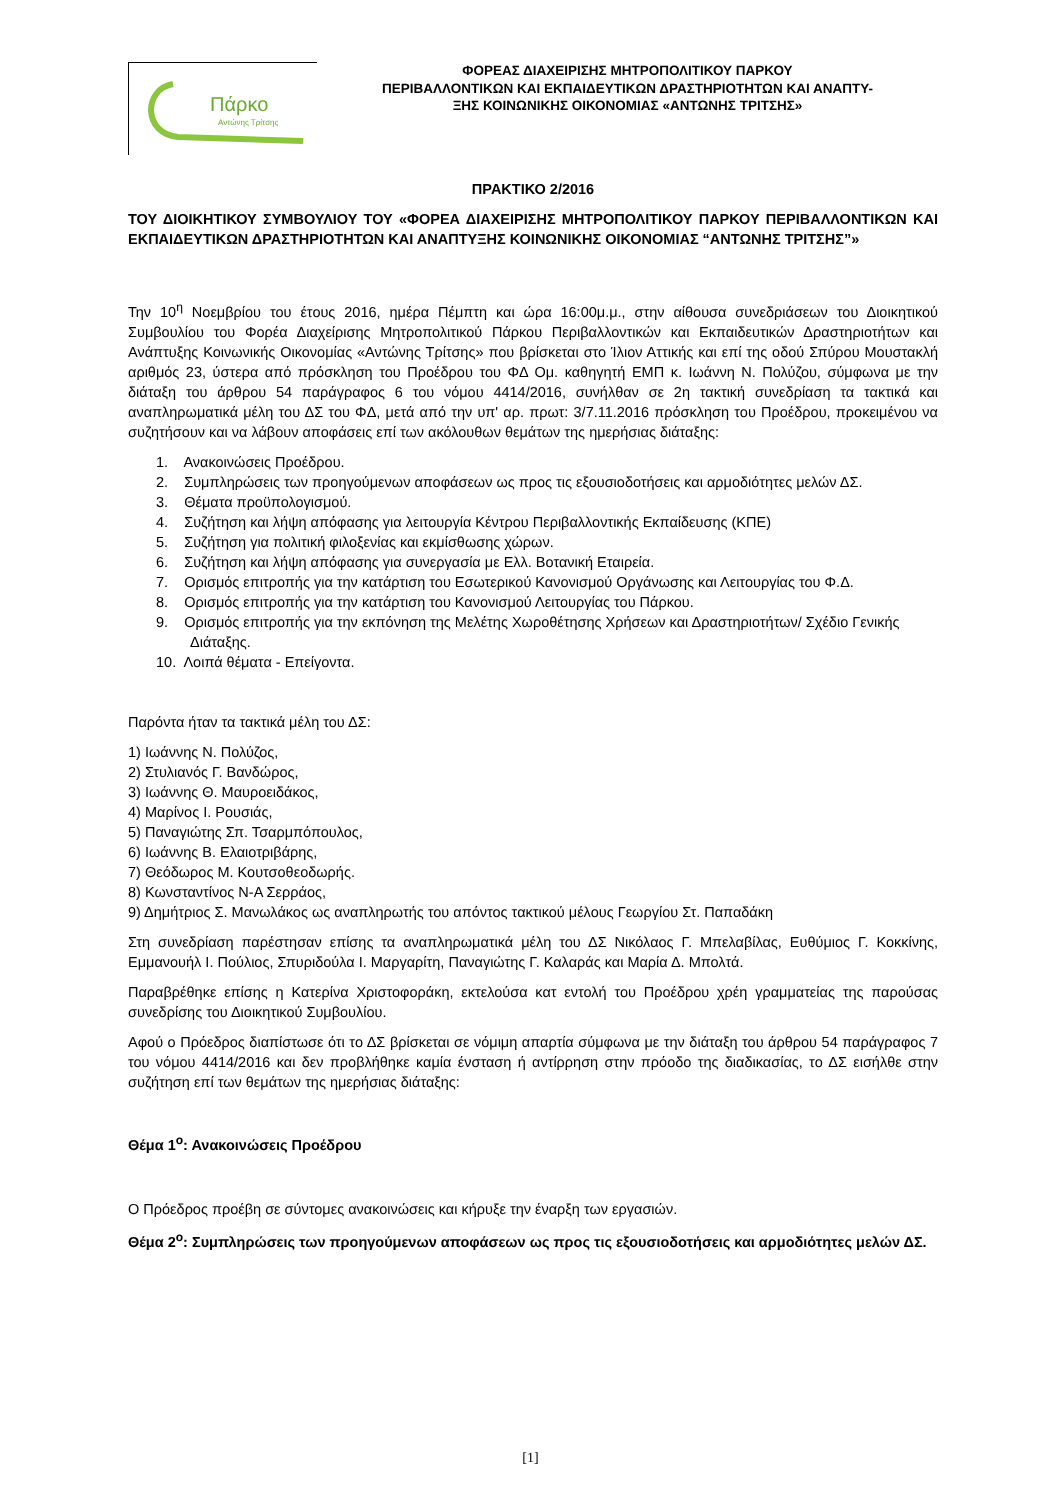Πάρκο
Αντώνης Τρίτσης
ΦΟΡΕΑΣ ΔΙΑΧΕΙΡΙΣΗΣ ΜΗΤΡΟΠΟΛΙΤΙΚΟΥ ΠΑΡΚΟΥ
ΠΕΡΙΒΑΛΛΟΝΤΙΚΩΝ ΚΑΙ ΕΚΠΑΙΔΕΥΤΙΚΩΝ ΔΡΑΣΤΗΡΙΟΤΗΤΩΝ ΚΑΙ ΑΝΑΠΤΥ-
ΞΗΣ ΚΟΙΝΩΝΙΚΗΣ ΟΙΚΟΝΟΜΙΑΣ «ΑΝΤΩΝΗΣ ΤΡΙΤΣΗΣ»
ΠΡΑΚΤΙΚΟ 2/2016
ΤΟΥ ΔΙΟΙΚΗΤΙΚΟΥ ΣΥΜΒΟΥΛΙΟΥ ΤΟΥ «ΦΟΡΕΑ ΔΙΑΧΕΙΡΙΣΗΣ ΜΗΤΡΟΠΟΛΙΤΙΚΟΥ ΠΑΡΚΟΥ ΠΕΡΙΒΑΛΛΟΝΤΙΚΩΝ ΚΑΙ ΕΚΠΑΙΔΕΥΤΙΚΩΝ ΔΡΑΣΤΗΡΙΟΤΗΤΩΝ ΚΑΙ ΑΝΑΠΤΥΞΗΣ ΚΟΙΝΩΝΙΚΗΣ ΟΙΚΟΝΟΜΙΑΣ “ΑΝΤΩΝΗΣ ΤΡΙΤΣΗΣ”»
Την 10<sup>η</sup> Νοεμβρίου του έτους 2016, ημέρα Πέμπτη και ώρα 16:00μ.μ., στην αίθουσα συνεδριάσεων του Διοικητικού Συμβουλίου του Φορέα Διαχείρισης Μητροπολιτικού Πάρκου Περιβαλλοντικών και Εκπαιδευτικών Δραστηριοτήτων και Ανάπτυξης Κοινωνικής Οικονομίας «Αντώνης Τρίτσης» που βρίσκεται στο Ίλιον Αττικής και επί της οδού Σπύρου Μουστακλή αριθμός 23, ύστερα από πρόσκληση του Προέδρου του ΦΔ Ομ. καθηγητή ΕΜΠ κ. Ιωάννη Ν. Πολύζου, σύμφωνα με την διάταξη του άρθρου 54 παράγραφος 6 του νόμου 4414/2016, συνήλθαν σε 2η τακτική συνεδρίαση τα τακτικά και αναπληρωματικά μέλη του ΔΣ του ΦΔ, μετά από την υπ' αρ. πρωτ: 3/7.11.2016 πρόσκληση του Προέδρου, προκειμένου να συζητήσουν και να λάβουν αποφάσεις επί των ακόλουθων θεμάτων της ημερήσιας διάταξης:
1. Ανακοινώσεις Προέδρου.
2. Συμπληρώσεις των προηγούμενων αποφάσεων ως προς τις εξουσιοδοτήσεις και αρμοδιότητες μελών ΔΣ.
3. Θέματα προϋπολογισμού.
4. Συζήτηση και λήψη απόφασης για λειτουργία Κέντρου Περιβαλλοντικής Εκπαίδευσης (ΚΠΕ)
5. Συζήτηση για πολιτική φιλοξενίας και εκμίσθωσης χώρων.
6. Συζήτηση και λήψη απόφασης για συνεργασία με Ελλ. Βοτανική Εταιρεία.
7. Ορισμός επιτροπής για την κατάρτιση του Εσωτερικού Κανονισμού Οργάνωσης και Λειτουργίας του Φ.Δ.
8. Ορισμός επιτροπής για την κατάρτιση του Κανονισμού Λειτουργίας του Πάρκου.
9. Ορισμός επιτροπής για την εκπόνηση της Μελέτης Χωροθέτησης Χρήσεων και Δραστηριοτήτων/ Σχέδιο Γενικής Διάταξης.
10. Λοιπά θέματα - Επείγοντα.
Παρόντα ήταν τα τακτικά μέλη του ΔΣ:
1) Ιωάννης Ν. Πολύζος,
2) Στυλιανός Γ. Βανδώρος,
3) Ιωάννης Θ. Μαυροειδάκος,
4) Μαρίνος Ι. Ρουσιάς,
5) Παναγιώτης Σπ. Τσαρμπόπουλος,
6) Ιωάννης Β. Ελαιοτριβάρης,
7) Θεόδωρος Μ. Κουτσοθεοδωρής.
8) Κωνσταντίνος Ν-Α Σερράος,
9) Δημήτριος Σ. Μανωλάκος ως αναπληρωτής του απόντος τακτικού μέλους Γεωργίου Στ. Παπαδάκη
Στη συνεδρίαση παρέστησαν επίσης τα αναπληρωματικά μέλη του ΔΣ Νικόλαος Γ. Μπελαβίλας, Ευθύμιος Γ. Κοκκίνης, Εμμανουήλ Ι. Πούλιος, Σπυριδούλα Ι. Μαργαρίτη, Παναγιώτης Γ. Καλαράς και Μαρία Δ. Μπολτά.
Παραβρέθηκε επίσης η Κατερίνα Χριστοφοράκη, εκτελούσα κατ εντολή του Προέδρου χρέη γραμματείας της παρούσας συνεδρίσης του Διοικητικού Συμβουλίου.
Αφού ο Πρόεδρος διαπίστωσε ότι το ΔΣ βρίσκεται σε νόμιμη απαρτία σύμφωνα με την διάταξη του άρθρου 54 παράγραφος 7 του νόμου 4414/2016 και δεν προβλήθηκε καμία ένσταση ή αντίρρηση στην πρόοδο της διαδικασίας, το ΔΣ εισήλθε στην συζήτηση επί των θεμάτων της ημερήσιας διάταξης:
Θέμα 1<sup>ο</sup>: Ανακοινώσεις Προέδρου
Ο Πρόεδρος προέβη σε σύντομες ανακοινώσεις και κήρυξε την έναρξη των εργασιών.
Θέμα 2<sup>ο</sup>: Συμπληρώσεις των προηγούμενων αποφάσεων ως προς τις εξουσιοδοτήσεις και αρμοδιότητες μελών ΔΣ.
[1]